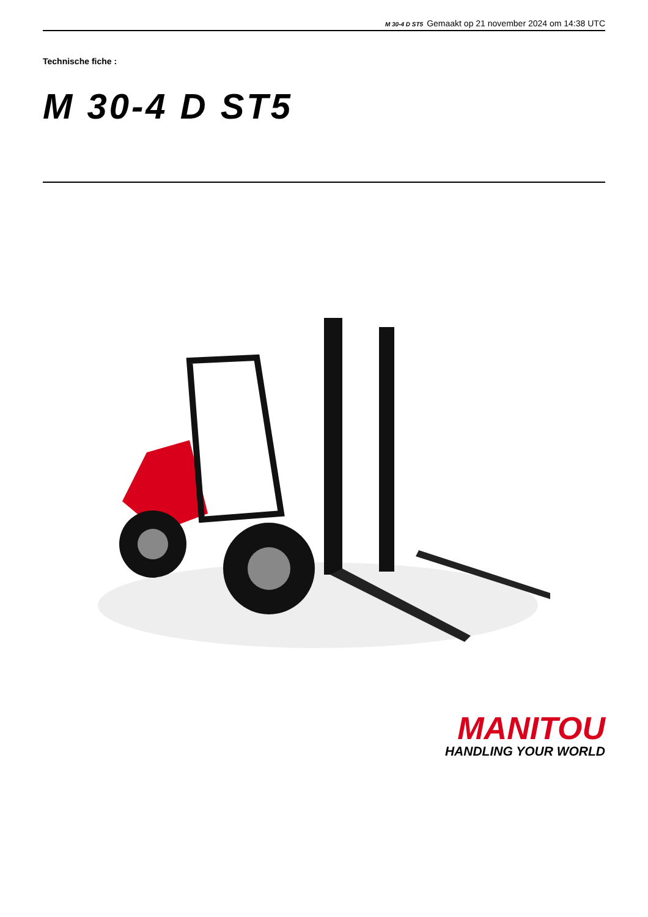M 30-4 D ST5 Gemaakt op 21 november 2024 om 14:38 UTC
Technische fiche :
M 30-4 D ST5
MANITOU
HANDLING YOUR WORLD